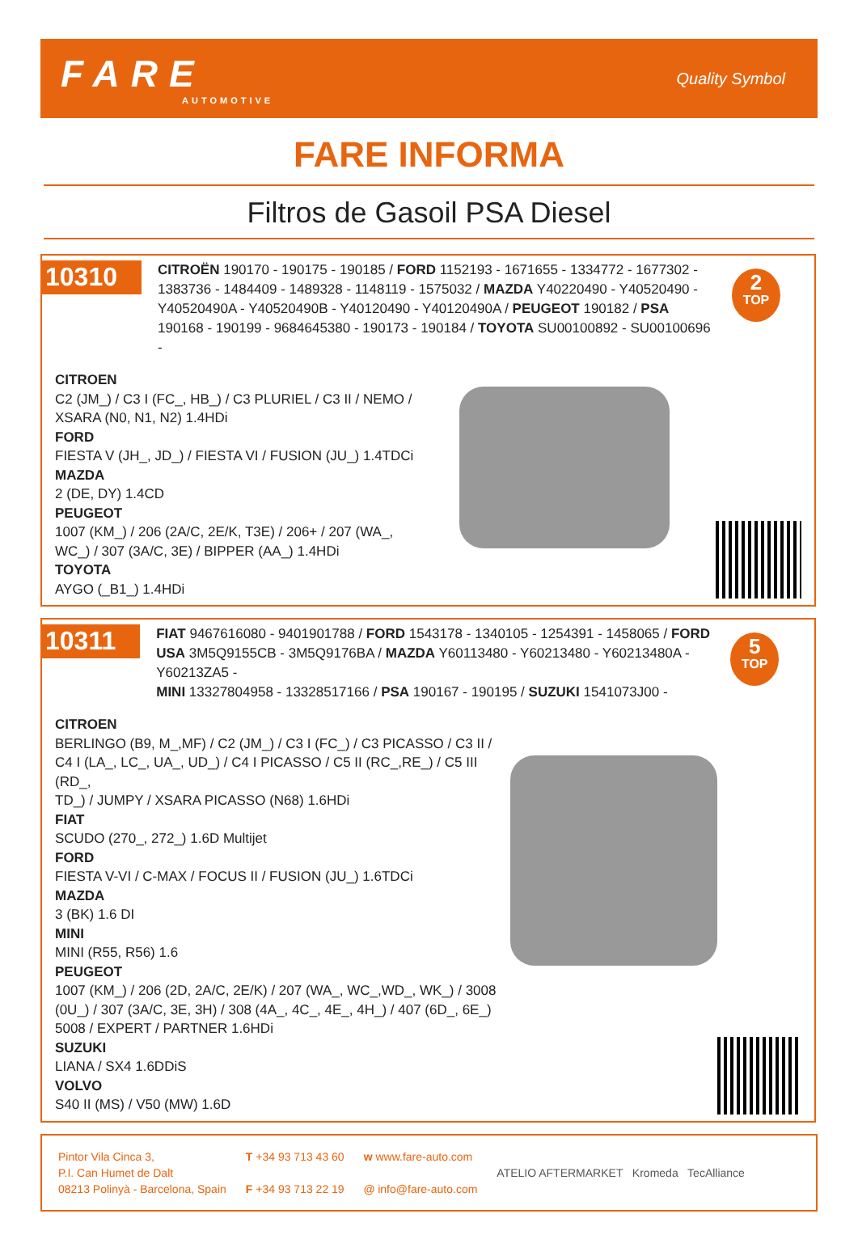FARE
AUTOMOTIVE
Quality Symbol
FARE INFORMA
Filtros de Gasoil PSA Diesel
10310
CITROËN 190170 - 190175 - 190185 / FORD 1152193 - 1671655 - 1334772 - 1677302 - 1383736 - 1484409 - 1489328 - 1148119 - 1575032 / MAZDA Y40220490 - Y40520490 - Y40520490A - Y40520490B - Y40120490 - Y40120490A / PEUGEOT 190182 / PSA 190168 - 190199 - 9684645380 - 190173 - 190184 / TOYOTA SU00100892 - SU00100696 -
2
TOP
CITROEN
C2 (JM_) / C3 I (FC_, HB_) / C3 PLURIEL / C3 II / NEMO /
XSARA (N0, N1, N2) 1.4HDi
FORD
FIESTA V (JH_, JD_) / FIESTA VI / FUSION (JU_) 1.4TDCi
MAZDA
2 (DE, DY) 1.4CD
PEUGEOT
1007 (KM_) / 206 (2A/C, 2E/K, T3E) / 206+ / 207 (WA_,
WC_) / 307 (3A/C, 3E) / BIPPER (AA_) 1.4HDi
TOYOTA
AYGO (_B1_) 1.4HDi
10311
FIAT 9467616080 - 9401901788 / FORD 1543178 - 1340105 - 1254391 - 1458065 / FORD USA 3M5Q9155CB - 3M5Q9176BA / MAZDA Y60113480 - Y60213480 - Y60213480A - Y60213ZA5 -
MINI 13327804958 - 13328517166 / PSA 190167 - 190195 / SUZUKI 1541073J00 -
5
TOP
CITROEN
BERLINGO (B9, M_,MF) / C2 (JM_) / C3 I (FC_) / C3 PICASSO / C3 II /
C4 I (LA_, LC_, UA_, UD_) / C4 I PICASSO / C5 II (RC_,RE_) / C5 III (RD_,
TD_) / JUMPY / XSARA PICASSO (N68) 1.6HDi
FIAT
SCUDO (270_, 272_) 1.6D Multijet
FORD
FIESTA V-VI / C-MAX / FOCUS II / FUSION (JU_) 1.6TDCi
MAZDA
3 (BK) 1.6 DI
MINI
MINI (R55, R56) 1.6
PEUGEOT
1007 (KM_) / 206 (2D, 2A/C, 2E/K) / 207 (WA_, WC_,WD_, WK_) / 3008
(0U_) / 307 (3A/C, 3E, 3H) / 308 (4A_, 4C_, 4E_, 4H_) / 407 (6D_, 6E_)
5008 / EXPERT / PARTNER 1.6HDi
SUZUKI
LIANA / SX4 1.6DDiS
VOLVO
S40 II (MS) / V50 (MW) 1.6D
Pintor Vila Cinca 3,
P.I. Can Humet de Dalt
08213 Polinyà - Barcelona, Spain
T +34 93 713 43 60
F +34 93 713 22 19
w www.fare-auto.com
@ info@fare-auto.com
ATELIO AFTERMARKET Kromeda TecAlliance